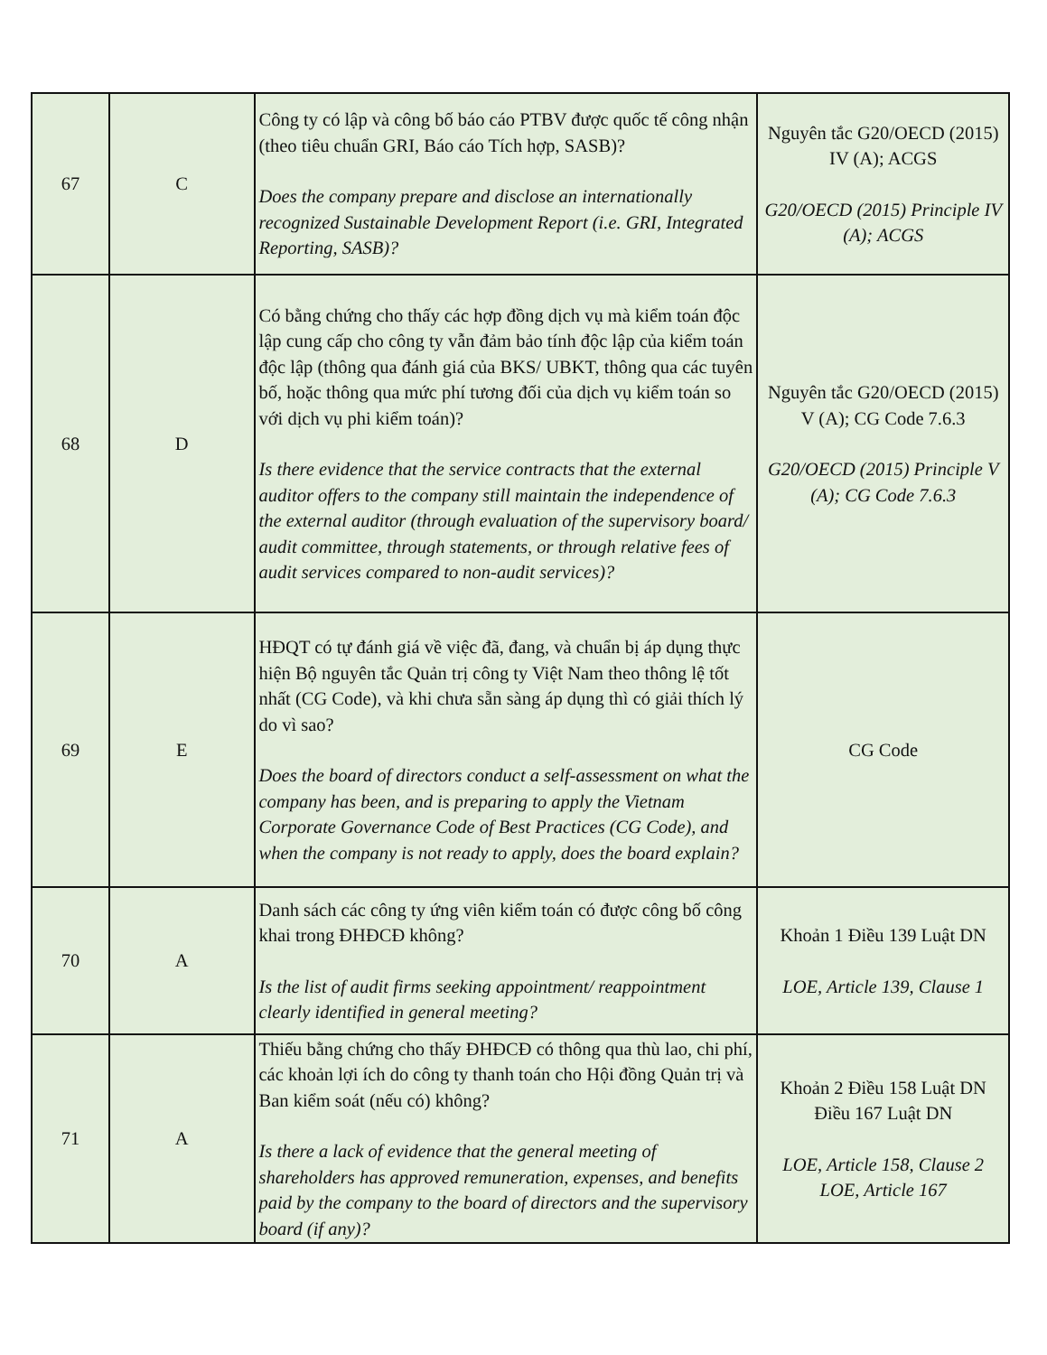| 67 | C | Công ty có lập và công bố báo cáo PTBV được quốc tế công nhận (theo tiêu chuẩn GRI, Báo cáo Tích hợp, SASB)? Does the company prepare and disclose an internationally recognized Sustainable Development Report (i.e. GRI, Integrated Reporting, SASB)? | Nguyên tắc G20/OECD (2015) IV (A); ACGS G20/OECD (2015) Principle IV (A); ACGS |
| 68 | D | Có bằng chứng cho thấy các hợp đồng dịch vụ mà kiểm toán độc lập cung cấp cho công ty vẫn đảm bảo tính độc lập của kiểm toán độc lập (thông qua đánh giá của BKS/ UBKT, thông qua các tuyên bố, hoặc thông qua mức phí tương đối của dịch vụ kiểm toán so với dịch vụ phi kiểm toán)? Is there evidence that the service contracts that the external auditor offers to the company still maintain the independence of the external auditor (through evaluation of the supervisory board/ audit committee, through statements, or through relative fees of audit services compared to non-audit services)? | Nguyên tắc G20/OECD (2015) V (A); CG Code 7.6.3 G20/OECD (2015) Principle V (A); CG Code 7.6.3 |
| 69 | E | HĐQT có tự đánh giá về việc đã, đang, và chuẩn bị áp dụng thực hiện Bộ nguyên tắc Quản trị công ty Việt Nam theo thông lệ tốt nhất (CG Code), và khi chưa sẵn sàng áp dụng thì có giải thích lý do vì sao? Does the board of directors conduct a self-assessment on what the company has been, and is preparing to apply the Vietnam Corporate Governance Code of Best Practices (CG Code), and when the company is not ready to apply, does the board explain? | CG Code |
| 70 | A | Danh sách các công ty ứng viên kiểm toán có được công bố công khai trong ĐHĐCĐ không? Is the list of audit firms seeking appointment/ reappointment clearly identified in general meeting? | Khoản 1 Điều 139 Luật DN LOE, Article 139, Clause 1 |
| 71 | A | Thiếu bằng chứng cho thấy ĐHĐCĐ có thông qua thù lao, chi phí, các khoản lợi ích do công ty thanh toán cho Hội đồng Quản trị và Ban kiểm soát (nếu có) không? Is there a lack of evidence that the general meeting of shareholders has approved remuneration, expenses, and benefits paid by the company to the board of directors and the supervisory board (if any)? | Khoản 2 Điều 158 Luật DN Điều 167 Luật DN LOE, Article 158, Clause 2 LOE, Article 167 |